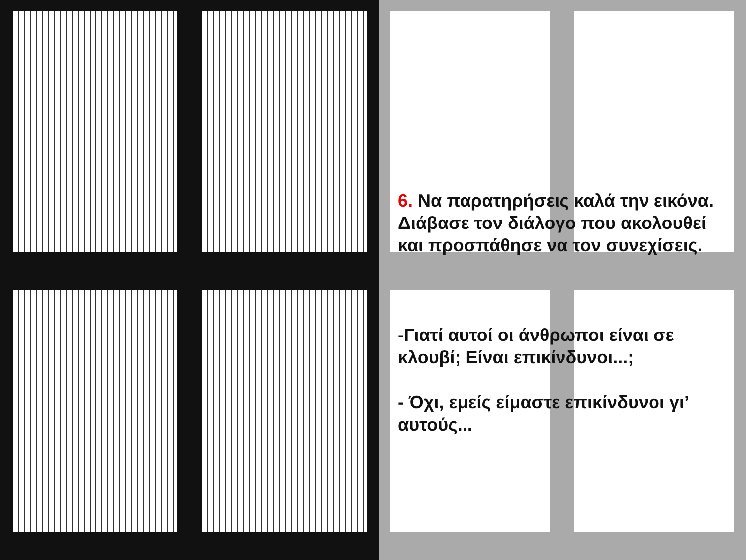6. Να παρατηρήσεις καλά την εικόνα. Διάβασε τον διάλογο που ακολουθεί και προσπάθησε να τον συνεχίσεις.
-Γιατί αυτοί οι άνθρωποι είναι σε κλουβί; Είναι επικίνδυνοι...;
- Όχι, εμείς είμαστε επικίνδυνοι γι’ αυτούς...